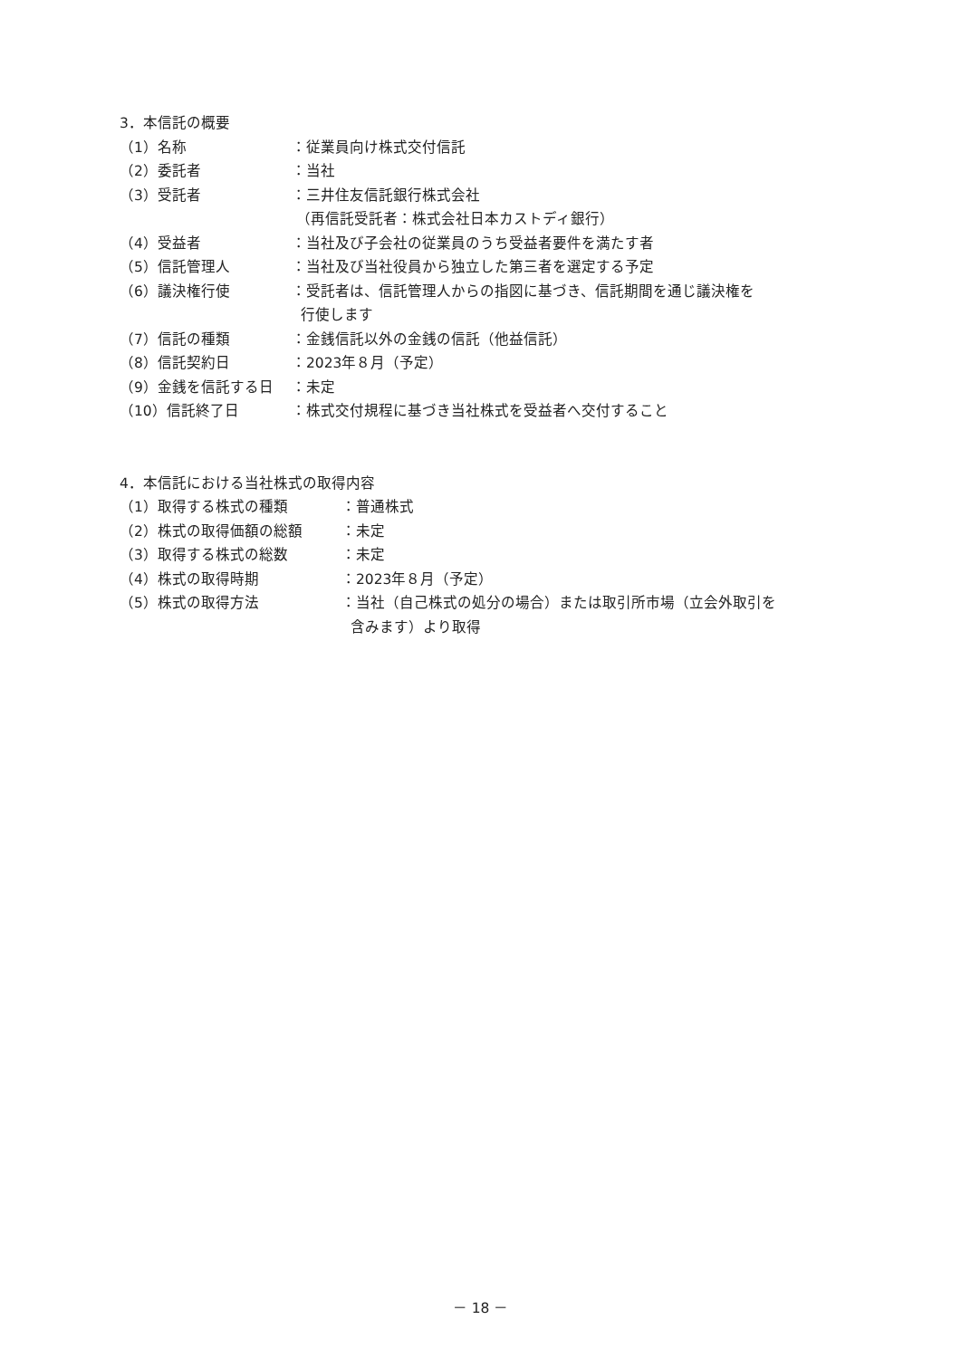3．本信託の概要
（1）名称 ：従業員向け株式交付信託
（2）委託者 ：当社
（3）受託者 ：三井住友信託銀行株式会社
（再信託受託者：株式会社日本カストディ銀行）
（4）受益者 ：当社及び子会社の従業員のうち受益者要件を満たす者
（5）信託管理人 ：当社及び当社役員から独立した第三者を選定する予定
（6）議決権行使 ：受託者は、信託管理人からの指図に基づき、信託期間を通じ議決権を
行使します
（7）信託の種類 ：金銭信託以外の金銭の信託（他益信託）
（8）信託契約日 ：2023年８月（予定）
（9）金銭を信託する日 ：未定
（10）信託終了日 ：株式交付規程に基づき当社株式を受益者へ交付すること
4．本信託における当社株式の取得内容
（1）取得する株式の種類 ：普通株式
（2）株式の取得価額の総額 ：未定
（3）取得する株式の総数 ：未定
（4）株式の取得時期 ：2023年８月（予定）
（5）株式の取得方法 ：当社（自己株式の処分の場合）または取引所市場（立会外取引を
含みます）より取得
－ 18 －